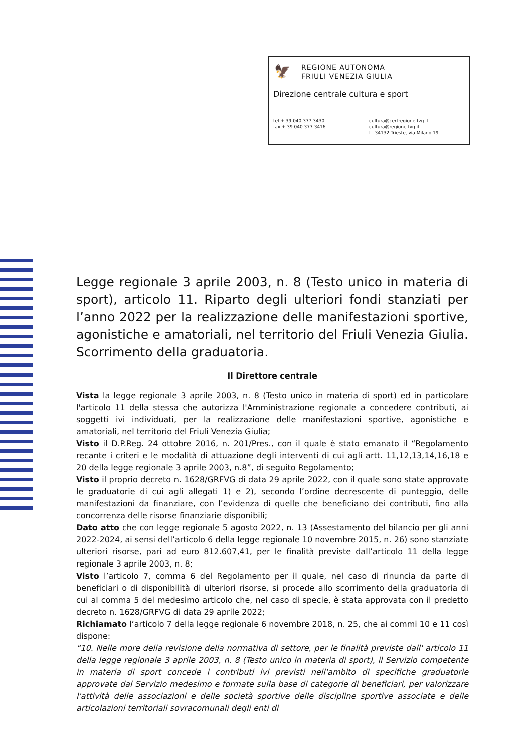🦅
REGIONE AUTONOMA
FRIULI VENEZIA GIULIA
Direzione centrale cultura e sport
tel + 39 040 377 3430
fax + 39 040 377 3416
cultura@certregione.fvg.it
cultura@regione.fvg.it
I - 34132 Trieste, via Milano 19
Legge regionale 3 aprile 2003, n. 8 (Testo unico in materia di sport), articolo 11. Riparto degli ulteriori fondi stanziati per l’anno 2022 per la realizzazione delle manifestazioni sportive, agonistiche e amatoriali, nel territorio del Friuli Venezia Giulia. Scorrimento della graduatoria.
Il Direttore centrale
Vista la legge regionale 3 aprile 2003, n. 8 (Testo unico in materia di sport) ed in particolare l'articolo 11 della stessa che autorizza l'Amministrazione regionale a concedere contributi, ai soggetti ivi individuati, per la realizzazione delle manifestazioni sportive, agonistiche e amatoriali, nel territorio del Friuli Venezia Giulia;
Visto il D.P.Reg. 24 ottobre 2016, n. 201/Pres., con il quale è stato emanato il “Regolamento recante i criteri e le modalità di attuazione degli interventi di cui agli artt. 11,12,13,14,16,18 e 20 della legge regionale 3 aprile 2003, n.8”, di seguito Regolamento;
Visto il proprio decreto n. 1628/GRFVG di data 29 aprile 2022, con il quale sono state approvate le graduatorie di cui agli allegati 1) e 2), secondo l’ordine decrescente di punteggio, delle manifestazioni da finanziare, con l’evidenza di quelle che beneficiano dei contributi, fino alla concorrenza delle risorse finanziarie disponibili;
Dato atto che con legge regionale 5 agosto 2022, n. 13 (Assestamento del bilancio per gli anni 2022-2024, ai sensi dell’articolo 6 della legge regionale 10 novembre 2015, n. 26) sono stanziate ulteriori risorse, pari ad euro 812.607,41, per le finalità previste dall’articolo 11 della legge regionale 3 aprile 2003, n. 8;
Visto l’articolo 7, comma 6 del Regolamento per il quale, nel caso di rinuncia da parte di beneficiari o di disponibilità di ulteriori risorse, si procede allo scorrimento della graduatoria di cui al comma 5 del medesimo articolo che, nel caso di specie, è stata approvata con il predetto decreto n. 1628/GRFVG di data 29 aprile 2022;
Richiamato l’articolo 7 della legge regionale 6 novembre 2018, n. 25, che ai commi 10 e 11 così dispone:
“10. Nelle more della revisione della normativa di settore, per le finalità previste dall' articolo 11 della legge regionale 3 aprile 2003, n. 8 (Testo unico in materia di sport), il Servizio competente in materia di sport concede i contributi ivi previsti nell'ambito di specifiche graduatorie approvate dal Servizio medesimo e formate sulla base di categorie di beneficiari, per valorizzare l'attività delle associazioni e delle società sportive delle discipline sportive associate e delle articolazioni territoriali sovracomunali degli enti di